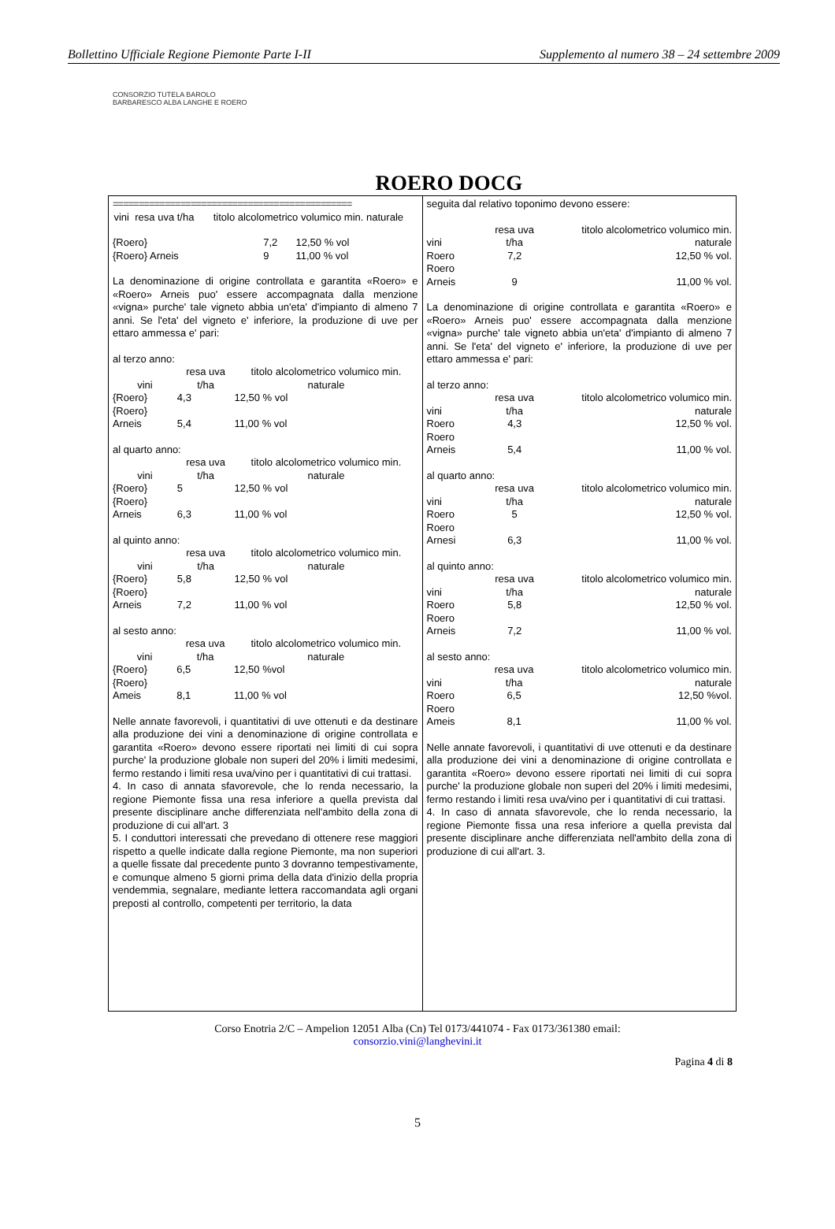Bollettino Ufficiale Regione Piemonte Parte I-II Supplemento al numero 38 – 24 settembre 2009
CONSORZIO TUTELA BAROLO BARBARESCO ALBA LANGHE E ROERO
ROERO DOCG
==============================================
| vini | resa uva t/ha | titolo alcolometrico volumico min. naturale |
| --- | --- | --- |
| {Roero} | 7,2 | 12,50 % vol |
| {Roero} Arneis | 9 | 11,00 % vol |
La denominazione di origine controllata e garantita «Roero» e «Roero» Arneis puo' essere accompagnata dalla menzione «vigna» purche' tale vigneto abbia un'eta' d'impianto di almeno 7 anni. Se l'eta' del vigneto e' inferiore, la produzione di uve per ettaro ammessa e' pari:
al terzo anno:
| vini | resa uva t/ha | titolo alcolometrico volumico min. naturale |
| --- | --- | --- |
| {Roero} | 4,3 | 12,50 % vol |
| {Roero} Arneis | 5,4 | 11,00 % vol |
al quarto anno:
| vini | resa uva t/ha | titolo alcolometrico volumico min. naturale |
| --- | --- | --- |
| {Roero} | 5 | 12,50 % vol |
| {Roero} Arneis | 6,3 | 11,00 % vol |
al quinto anno:
| vini | resa uva t/ha | titolo alcolometrico volumico min. naturale |
| --- | --- | --- |
| {Roero} | 5,8 | 12,50 % vol |
| {Roero} Arneis | 7,2 | 11,00 % vol |
al sesto anno:
| vini | resa uva t/ha | titolo alcolometrico volumico min. naturale |
| --- | --- | --- |
| {Roero} | 6,5 | 12,50 %vol |
| {Roero} Ameis | 8,1 | 11,00 % vol |
Nelle annate favorevoli, i quantitativi di uve ottenuti e da destinare alla produzione dei vini a denominazione di origine controllata e garantita «Roero» devono essere riportati nei limiti di cui sopra purche' la produzione globale non superi del 20% i limiti medesimi, fermo restando i limiti resa uva/vino per i quantitativi di cui trattasi.
4. In caso di annata sfavorevole, che lo renda necessario, la regione Piemonte fissa una resa inferiore a quella prevista dal presente disciplinare anche differenziata nell'ambito della zona di produzione di cui all'art. 3
5. I conduttori interessati che prevedano di ottenere rese maggiori rispetto a quelle indicate dalla regione Piemonte, ma non superiori a quelle fissate dal precedente punto 3 dovranno tempestivamente, e comunque almeno 5 giorni prima della data d'inizio della propria vendemmia, segnalare, mediante lettera raccomandata agli organi preposti al controllo, competenti per territorio, la data
seguita dal relativo toponimo devono essere:
| vini | resa uva t/ha | titolo alcolometrico volumico min. naturale |
| --- | --- | --- |
| Roero | 7,2 | 12,50 % vol. |
| Roero Arneis | 9 | 11,00 % vol. |
La denominazione di origine controllata e garantita «Roero» e «Roero» Arneis puo' essere accompagnata dalla menzione «vigna» purche' tale vigneto abbia un'eta' d'impianto di almeno 7 anni. Se l'eta' del vigneto e' inferiore, la produzione di uve per ettaro ammessa e' pari:
al terzo anno:
| vini | resa uva t/ha | titolo alcolometrico volumico min. naturale |
| --- | --- | --- |
| Roero | 4,3 | 12,50 % vol. |
| Roero Arneis | 5,4 | 11,00 % vol. |
al quarto anno:
| vini | resa uva t/ha | titolo alcolometrico volumico min. naturale |
| --- | --- | --- |
| Roero | 5 | 12,50 % vol. |
| Roero Arnesi | 6,3 | 11,00 % vol. |
al quinto anno:
| vini | resa uva t/ha | titolo alcolometrico volumico min. naturale |
| --- | --- | --- |
| Roero | 5,8 | 12,50 % vol. |
| Roero Arneis | 7,2 | 11,00 % vol. |
al sesto anno:
| vini | resa uva t/ha | titolo alcolometrico volumico min. naturale |
| --- | --- | --- |
| Roero | 6,5 | 12,50 %vol. |
| Roero Ameis | 8,1 | 11,00 % vol. |
Nelle annate favorevoli, i quantitativi di uve ottenuti e da destinare alla produzione dei vini a denominazione di origine controllata e garantita «Roero» devono essere riportati nei limiti di cui sopra purche' la produzione globale non superi del 20% i limiti medesimi, fermo restando i limiti resa uva/vino per i quantitativi di cui trattasi.
4. In caso di annata sfavorevole, che lo renda necessario, la regione Piemonte fissa una resa inferiore a quella prevista dal presente disciplinare anche differenziata nell'ambito della zona di produzione di cui all'art. 3.
Corso Enotria 2/C – Ampelion 12051 Alba (Cn) Tel 0173/441074 - Fax 0173/361380 email:
consorzio.vini@langhevini.it
Pagina 4 di 8
5